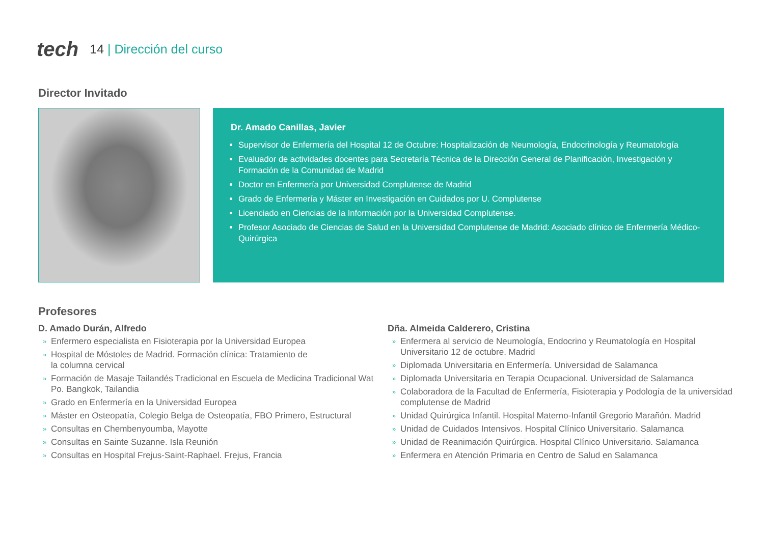tech
14 | Dirección del curso
Director Invitado
Dr. Amado Canillas, Javier
Supervisor de Enfermería del Hospital 12 de Octubre: Hospitalización de Neumología, Endocrinología y Reumatología
Evaluador de actividades docentes para Secretaría Técnica de la Dirección General de Planificación, Investigación y Formación de la Comunidad de Madrid
Doctor en Enfermería por Universidad Complutense de Madrid
Grado de Enfermería y Máster en Investigación en Cuidados por U. Complutense
Licenciado en Ciencias de la Información por la Universidad Complutense.
Profesor Asociado de Ciencias de Salud en la Universidad Complutense de Madrid: Asociado clínico de Enfermería Médico-Quirúrgica
Profesores
D. Amado Durán, Alfredo
» Enfermero especialista en Fisioterapia por la Universidad Europea
» Hospital de Móstoles de Madrid. Formación clínica: Tratamiento de
la columna cervical
» Formación de Masaje Tailandés Tradicional en Escuela de Medicina Tradicional Wat Po. Bangkok, Tailandia
» Grado en Enfermería en la Universidad Europea
» Máster en Osteopatía, Colegio Belga de Osteopatía, FBO Primero, Estructural
» Consultas en Chembenyoumba, Mayotte
» Consultas en Sainte Suzanne. Isla Reunión
» Consultas en Hospital Frejus-Saint-Raphael. Frejus, Francia
Dña. Almeida Calderero, Cristina
» Enfermera al servicio de Neumología, Endocrino y Reumatología en Hospital Universitario 12 de octubre. Madrid
» Diplomada Universitaria en Enfermería. Universidad de Salamanca
» Diplomada Universitaria en Terapia Ocupacional. Universidad de Salamanca
» Colaboradora de la Facultad de Enfermería, Fisioterapia y Podología de la universidad complutense de Madrid
» Unidad Quirúrgica Infantil. Hospital Materno-Infantil Gregorio Marañón. Madrid
» Unidad de Cuidados Intensivos. Hospital Clínico Universitario. Salamanca
» Unidad de Reanimación Quirúrgica. Hospital Clínico Universitario. Salamanca
» Enfermera en Atención Primaria en Centro de Salud en Salamanca